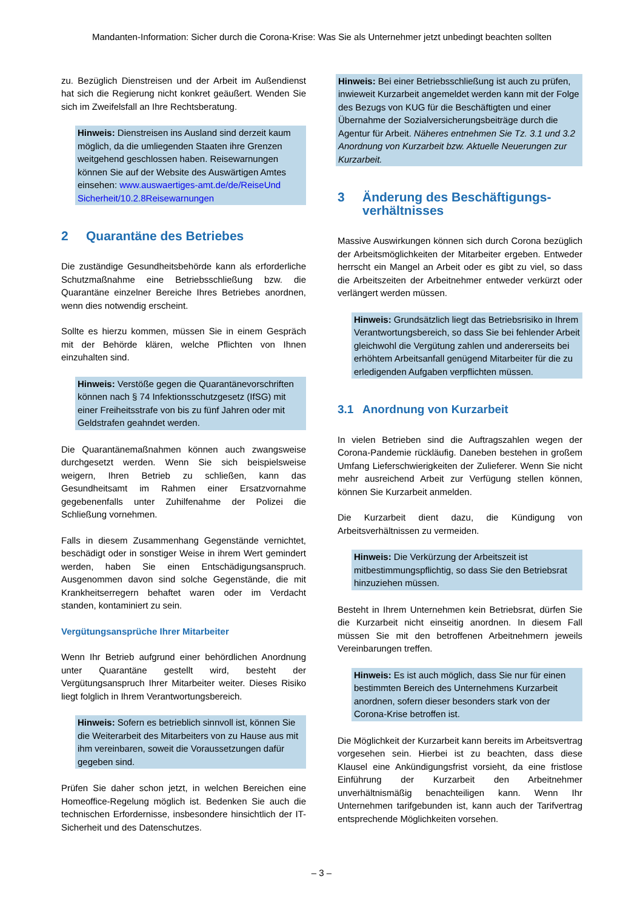Mandanten-Information: Sicher durch die Corona-Krise: Was Sie als Unternehmer jetzt unbedingt beachten sollten
zu. Bezüglich Dienstreisen und der Arbeit im Außendienst hat sich die Regierung nicht konkret geäußert. Wenden Sie sich im Zweifelsfall an Ihre Rechtsberatung.
Hinweis: Dienstreisen ins Ausland sind derzeit kaum möglich, da die umliegenden Staaten ihre Grenzen weitgehend geschlossen haben. Reisewarnungen können Sie auf der Website des Auswärtigen Amtes einsehen: www.auswaertiges-amt.de/de/ReiseUnd Sicherheit/10.2.8Reisewarnungen
2 Quarantäne des Betriebes
Die zuständige Gesundheitsbehörde kann als erforderliche Schutzmaßnahme eine Betriebsschließung bzw. die Quarantäne einzelner Bereiche Ihres Betriebes anordnen, wenn dies notwendig erscheint.
Sollte es hierzu kommen, müssen Sie in einem Gespräch mit der Behörde klären, welche Pflichten von Ihnen einzuhalten sind.
Hinweis: Verstöße gegen die Quarantänevorschriften können nach § 74 Infektionsschutzgesetz (IfSG) mit einer Freiheitsstrafe von bis zu fünf Jahren oder mit Geldstrafen geahndet werden.
Die Quarantänemaßnahmen können auch zwangsweise durchgesetzt werden. Wenn Sie sich beispielsweise weigern, Ihren Betrieb zu schließen, kann das Gesundheitsamt im Rahmen einer Ersatzvornahme gegebenenfalls unter Zuhilfenahme der Polizei die Schließung vornehmen.
Falls in diesem Zusammenhang Gegenstände vernichtet, beschädigt oder in sonstiger Weise in ihrem Wert gemindert werden, haben Sie einen Entschädigungsanspruch. Ausgenommen davon sind solche Gegenstände, die mit Krankheitserregern behaftet waren oder im Verdacht standen, kontaminiert zu sein.
Vergütungsansprüche Ihrer Mitarbeiter
Wenn Ihr Betrieb aufgrund einer behördlichen Anordnung unter Quarantäne gestellt wird, besteht der Vergütungsanspruch Ihrer Mitarbeiter weiter. Dieses Risiko liegt folglich in Ihrem Verantwortungsbereich.
Hinweis: Sofern es betrieblich sinnvoll ist, können Sie die Weiterarbeit des Mitarbeiters von zu Hause aus mit ihm vereinbaren, soweit die Voraussetzungen dafür gegeben sind.
Prüfen Sie daher schon jetzt, in welchen Bereichen eine Homeoffice-Regelung möglich ist. Bedenken Sie auch die technischen Erfordernisse, insbesondere hinsichtlich der IT-Sicherheit und des Datenschutzes.
Hinweis: Bei einer Betriebsschließung ist auch zu prüfen, inwieweit Kurzarbeit angemeldet werden kann mit der Folge des Bezugs von KUG für die Beschäftigten und einer Übernahme der Sozialversicherungsbeiträge durch die Agentur für Arbeit. Näheres entnehmen Sie Tz. 3.1 und 3.2 Anordnung von Kurzarbeit bzw. Aktuelle Neuerungen zur Kurzarbeit.
3 Änderung des Beschäftigungs-
verhältnisses
Massive Auswirkungen können sich durch Corona bezüglich der Arbeitsmöglichkeiten der Mitarbeiter ergeben. Entweder herrscht ein Mangel an Arbeit oder es gibt zu viel, so dass die Arbeitszeiten der Arbeitnehmer entweder verkürzt oder verlängert werden müssen.
Hinweis: Grundsätzlich liegt das Betriebsrisiko in Ihrem Verantwortungsbereich, so dass Sie bei fehlender Arbeit gleichwohl die Vergütung zahlen und andererseits bei erhöhtem Arbeitsanfall genügend Mitarbeiter für die zu erledigenden Aufgaben verpflichten müssen.
3.1 Anordnung von Kurzarbeit
In vielen Betrieben sind die Auftragszahlen wegen der Corona-Pandemie rückläufig. Daneben bestehen in großem Umfang Lieferschwierigkeiten der Zulieferer. Wenn Sie nicht mehr ausreichend Arbeit zur Verfügung stellen können, können Sie Kurzarbeit anmelden.
Die Kurzarbeit dient dazu, die Kündigung von Arbeitsverhältnissen zu vermeiden.
Hinweis: Die Verkürzung der Arbeitszeit ist mitbestimmungspflichtig, so dass Sie den Betriebsrat hinzuziehen müssen.
Besteht in Ihrem Unternehmen kein Betriebsrat, dürfen Sie die Kurzarbeit nicht einseitig anordnen. In diesem Fall müssen Sie mit den betroffenen Arbeitnehmern jeweils Vereinbarungen treffen.
Hinweis: Es ist auch möglich, dass Sie nur für einen bestimmten Bereich des Unternehmens Kurzarbeit anordnen, sofern dieser besonders stark von der Corona-Krise betroffen ist.
Die Möglichkeit der Kurzarbeit kann bereits im Arbeitsvertrag vorgesehen sein. Hierbei ist zu beachten, dass diese Klausel eine Ankündigungsfrist vorsieht, da eine fristlose Einführung der Kurzarbeit den Arbeitnehmer unverhältnismäßig benachteiligen kann. Wenn Ihr Unternehmen tarifgebunden ist, kann auch der Tarifvertrag entsprechende Möglichkeiten vorsehen.
– 3 –